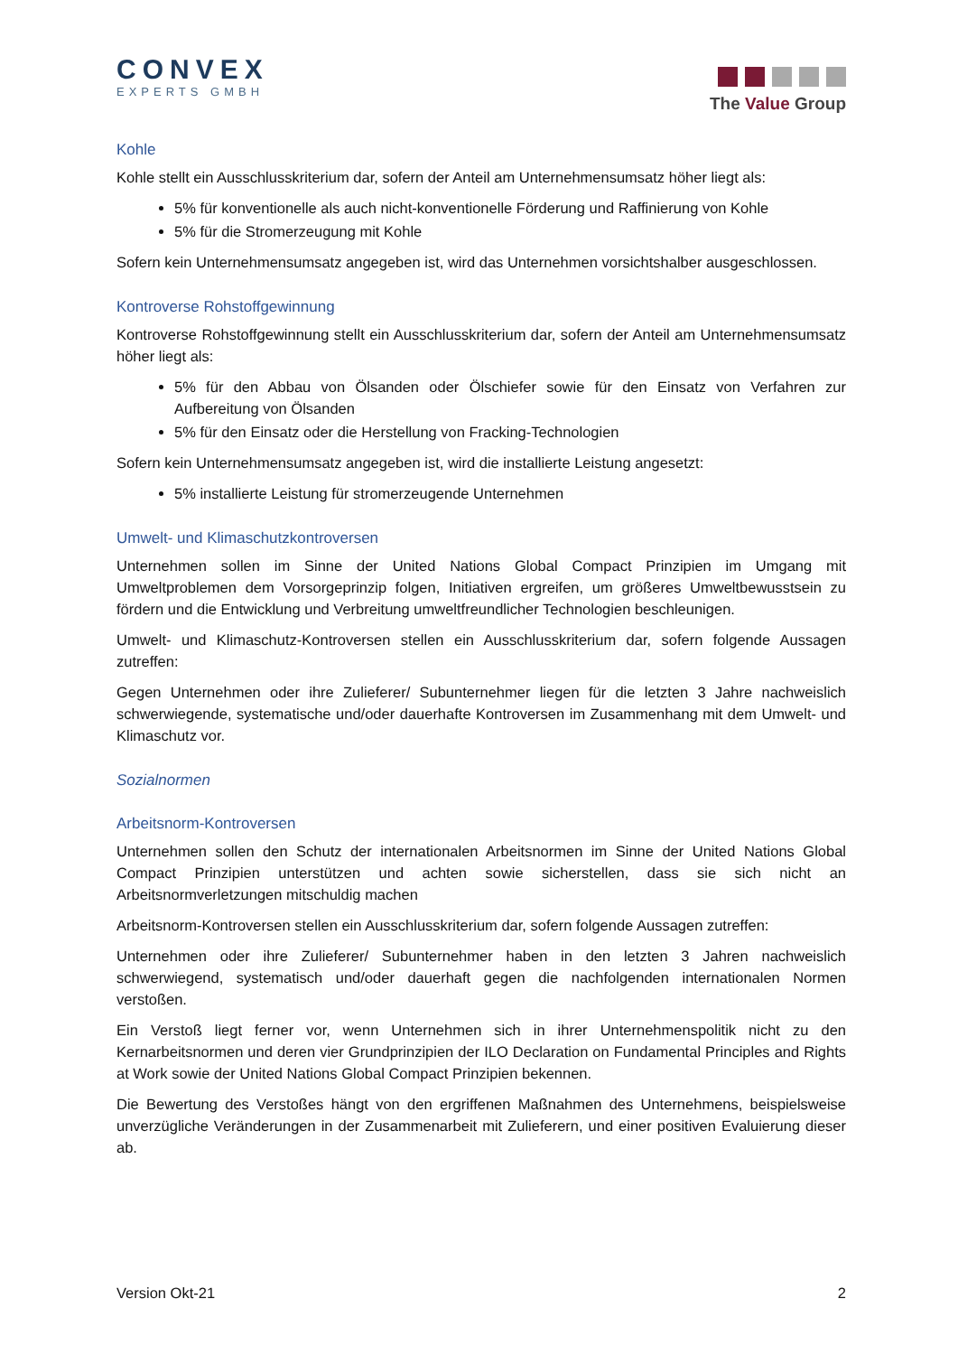CONVEX
EXPERTS GMBH
The Value Group
Kohle
Kohle stellt ein Ausschlusskriterium dar, sofern der Anteil am Unternehmensumsatz höher liegt als:
5% für konventionelle als auch nicht-konventionelle Förderung und Raffinierung von Kohle
5% für die Stromerzeugung mit Kohle
Sofern kein Unternehmensumsatz angegeben ist, wird das Unternehmen vorsichtshalber ausgeschlossen.
Kontroverse Rohstoffgewinnung
Kontroverse Rohstoffgewinnung stellt ein Ausschlusskriterium dar, sofern der Anteil am Unternehmensumsatz höher liegt als:
5% für den Abbau von Ölsanden oder Ölschiefer sowie für den Einsatz von Verfahren zur Aufbereitung von Ölsanden
5% für den Einsatz oder die Herstellung von Fracking-Technologien
Sofern kein Unternehmensumsatz angegeben ist, wird die installierte Leistung angesetzt:
5% installierte Leistung für stromerzeugende Unternehmen
Umwelt- und Klimaschutzkontroversen
Unternehmen sollen im Sinne der United Nations Global Compact Prinzipien im Umgang mit Umweltproblemen dem Vorsorgeprinzip folgen, Initiativen ergreifen, um größeres Umweltbewusstsein zu fördern und die Entwicklung und Verbreitung umweltfreundlicher Technologien beschleunigen.
Umwelt- und Klimaschutz-Kontroversen stellen ein Ausschlusskriterium dar, sofern folgende Aussagen zutreffen:
Gegen Unternehmen oder ihre Zulieferer/ Subunternehmer liegen für die letzten 3 Jahre nachweislich schwerwiegende, systematische und/oder dauerhafte Kontroversen im Zusammenhang mit dem Umwelt- und Klimaschutz vor.
Sozialnormen
Arbeitsnorm-Kontroversen
Unternehmen sollen den Schutz der internationalen Arbeitsnormen im Sinne der United Nations Global Compact Prinzipien unterstützen und achten sowie sicherstellen, dass sie sich nicht an Arbeitsnormverletzungen mitschuldig machen
Arbeitsnorm-Kontroversen stellen ein Ausschlusskriterium dar, sofern folgende Aussagen zutreffen:
Unternehmen oder ihre Zulieferer/ Subunternehmer haben in den letzten 3 Jahren nachweislich schwerwiegend, systematisch und/oder dauerhaft gegen die nachfolgenden internationalen Normen verstoßen.
Ein Verstoß liegt ferner vor, wenn Unternehmen sich in ihrer Unternehmenspolitik nicht zu den Kernarbeitsnormen und deren vier Grundprinzipien der ILO Declaration on Fundamental Principles and Rights at Work sowie der United Nations Global Compact Prinzipien bekennen.
Die Bewertung des Verstoßes hängt von den ergriffenen Maßnahmen des Unternehmens, beispielsweise unverzügliche Veränderungen in der Zusammenarbeit mit Zulieferern, und einer positiven Evaluierung dieser ab.
Version Okt-21 2